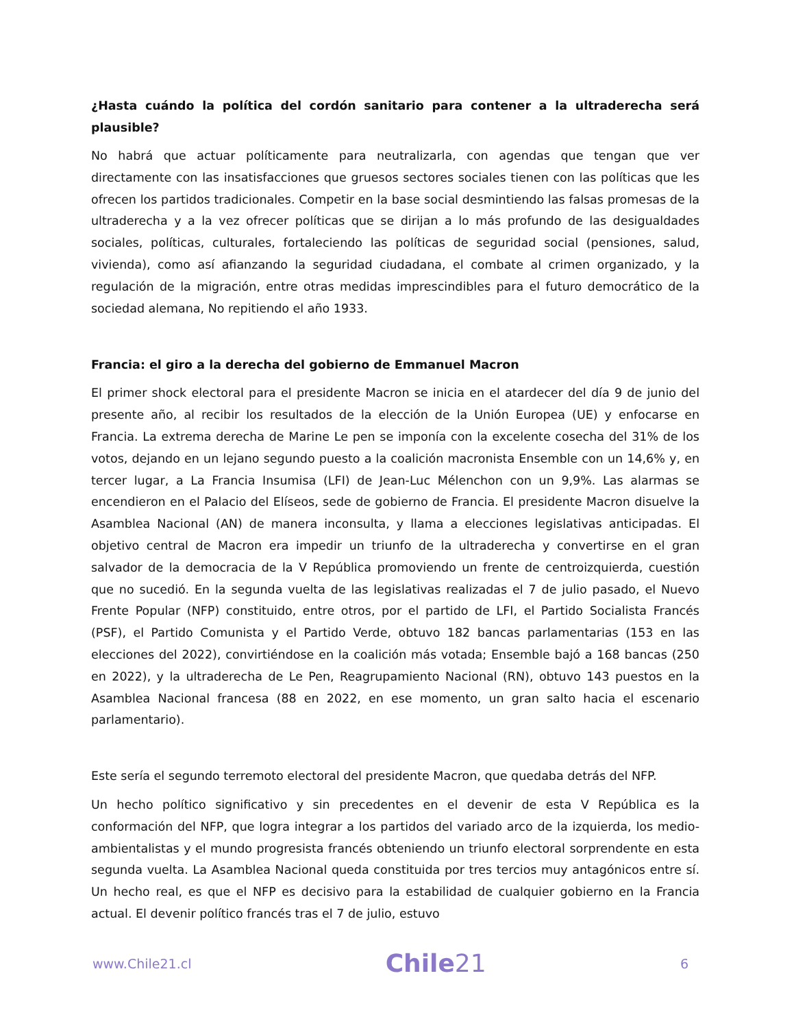¿Hasta cuándo la política del cordón sanitario para contener a la ultraderecha será plausible?
No habrá que actuar políticamente para neutralizarla, con agendas que tengan que ver directamente con las insatisfacciones que gruesos sectores sociales tienen con las políticas que les ofrecen los partidos tradicionales. Competir en la base social desmintiendo las falsas promesas de la ultraderecha y a la vez ofrecer políticas que se dirijan a lo más profundo de las desigualdades sociales, políticas, culturales, fortaleciendo las políticas de seguridad social (pensiones, salud, vivienda), como así afianzando la seguridad ciudadana, el combate al crimen organizado, y la regulación de la migración, entre otras medidas imprescindibles para el futuro democrático de la sociedad alemana, No repitiendo el año 1933.
Francia: el giro a la derecha del gobierno de Emmanuel Macron
El primer shock electoral para el presidente Macron se inicia en el atardecer del día 9 de junio del presente año, al recibir los resultados de la elección de la Unión Europea (UE) y enfocarse en Francia. La extrema derecha de Marine Le pen se imponía con la excelente cosecha del 31% de los votos, dejando en un lejano segundo puesto a la coalición macronista Ensemble con un 14,6% y, en tercer lugar, a La Francia Insumisa (LFI) de Jean-Luc Mélenchon con un 9,9%. Las alarmas se encendieron en el Palacio del Elíseos, sede de gobierno de Francia. El presidente Macron disuelve la Asamblea Nacional (AN) de manera inconsulta, y llama a elecciones legislativas anticipadas. El objetivo central de Macron era impedir un triunfo de la ultraderecha y convertirse en el gran salvador de la democracia de la V República promoviendo un frente de centroizquierda, cuestión que no sucedió. En la segunda vuelta de las legislativas realizadas el 7 de julio pasado, el Nuevo Frente Popular (NFP) constituido, entre otros, por el partido de LFI, el Partido Socialista Francés (PSF), el Partido Comunista y el Partido Verde, obtuvo 182 bancas parlamentarias (153 en las elecciones del 2022), convirtiéndose en la coalición más votada; Ensemble bajó a 168 bancas (250 en 2022), y la ultraderecha de Le Pen, Reagrupamiento Nacional (RN), obtuvo 143 puestos en la Asamblea Nacional francesa (88 en 2022, en ese momento, un gran salto hacia el escenario parlamentario).
Este sería el segundo terremoto electoral del presidente Macron, que quedaba detrás del NFP.
Un hecho político significativo y sin precedentes en el devenir de esta V República es la conformación del NFP, que logra integrar a los partidos del variado arco de la izquierda, los medio-ambientalistas y el mundo progresista francés obteniendo un triunfo electoral sorprendente en esta segunda vuelta. La Asamblea Nacional queda constituida por tres tercios muy antagónicos entre sí. Un hecho real, es que el NFP es decisivo para la estabilidad de cualquier gobierno en la Francia actual. El devenir político francés tras el 7 de julio, estuvo
www.Chile21.cl
Chile21
6